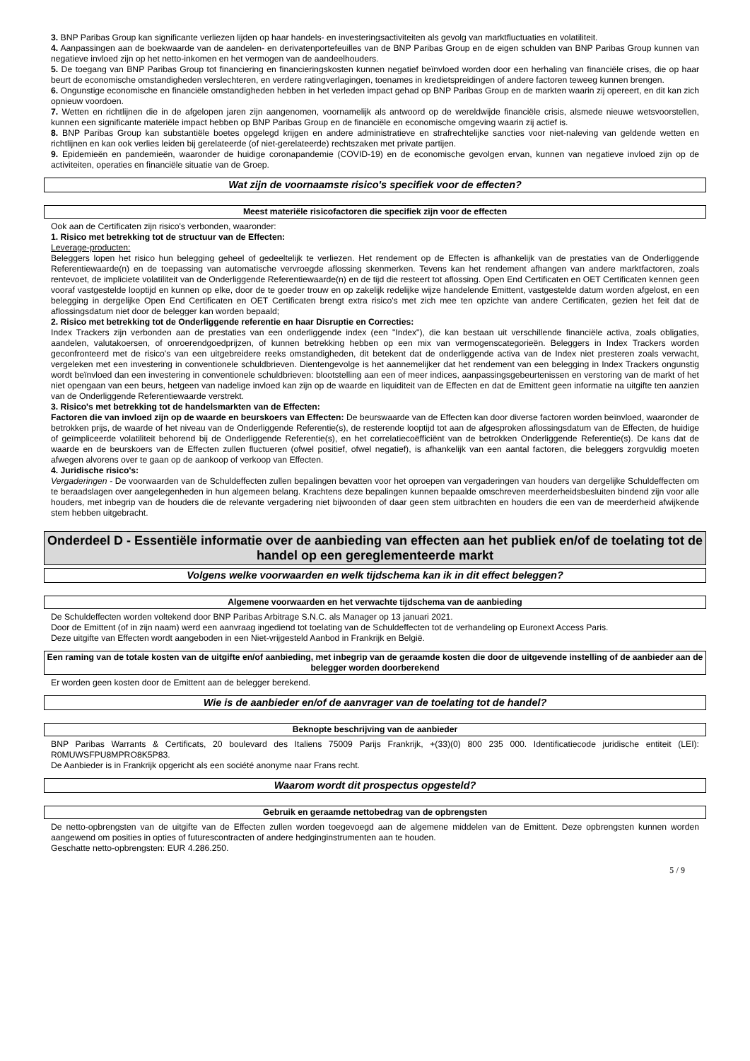3. BNP Paribas Group kan significante verliezen lijden op haar handels- en investeringsactiviteiten als gevolg van marktfluctuaties en volatiliteit.
4. Aanpassingen aan de boekwaarde van de aandelen- en derivatenportefeuilles van de BNP Paribas Group en de eigen schulden van BNP Paribas Group kunnen van negatieve invloed zijn op het netto-inkomen en het vermogen van de aandeelhouders.
5. De toegang van BNP Paribas Group tot financiering en financieringskosten kunnen negatief beïnvloed worden door een herhaling van financiële crises, die op haar beurt de economische omstandigheden verslechteren, en verdere ratingverlagingen, toenames in kredietspreidingen of andere factoren teweeg kunnen brengen.
6. Ongunstige economische en financiële omstandigheden hebben in het verleden impact gehad op BNP Paribas Group en de markten waarin zij opereert, en dit kan zich opnieuw voordoen.
7. Wetten en richtlijnen die in de afgelopen jaren zijn aangenomen, voornamelijk als antwoord op de wereldwijde financiële crisis, alsmede nieuwe wetsvoorstellen, kunnen een significante materiële impact hebben op BNP Paribas Group en de financiële en economische omgeving waarin zij actief is.
8. BNP Paribas Group kan substantiële boetes opgelegd krijgen en andere administratieve en strafrechtelijke sancties voor niet-naleving van geldende wetten en richtlijnen en kan ook verlies leiden bij gerelateerde (of niet-gerelateerde) rechtszaken met private partijen.
9. Epidemieën en pandemieën, waaronder de huidige coronapandemie (COVID-19) en de economische gevolgen ervan, kunnen van negatieve invloed zijn op de activiteiten, operaties en financiële situatie van de Groep.
Wat zijn de voornaamste risico's specifiek voor de effecten?
Meest materiële risicofactoren die specifiek zijn voor de effecten
Ook aan de Certificaten zijn risico's verbonden, waaronder:
1. Risico met betrekking tot de structuur van de Effecten:
Leverage-producten:
Beleggers lopen het risico hun belegging geheel of gedeeltelijk te verliezen. Het rendement op de Effecten is afhankelijk van de prestaties van de Onderliggende Referentiewaarde(n) en de toepassing van automatische vervroegde aflossing skenmerken. Tevens kan het rendement afhangen van andere marktfactoren, zoals rentevoet, de impliciete volatiliteit van de Onderliggende Referentiewaarde(n) en de tijd die resteert tot aflossing. Open End Certificaten en OET Certificaten kennen geen vooraf vastgestelde looptijd en kunnen op elke, door de te goeder trouw en op zakelijk redelijke wijze handelende Emittent, vastgestelde datum worden afgelost, en een belegging in dergelijke Open End Certificaten en OET Certificaten brengt extra risico's met zich mee ten opzichte van andere Certificaten, gezien het feit dat de aflossingsdatum niet door de belegger kan worden bepaald;
2. Risico met betrekking tot de Onderliggende referentie en haar Disruptie en Correcties:
Index Trackers zijn verbonden aan de prestaties van een onderliggende index (een "Index"), die kan bestaan uit verschillende financiële activa, zoals obligaties, aandelen, valutakoersen, of onroerendgoedprijzen, of kunnen betrekking hebben op een mix van vermogenscategorieën. Beleggers in Index Trackers worden geconfronteerd met de risico's van een uitgebreidere reeks omstandigheden, dit betekent dat de onderliggende activa van de Index niet presteren zoals verwacht, vergeleken met een investering in conventionele schuldbrieven. Dientengevolge is het aannemelijker dat het rendement van een belegging in Index Trackers ongunstig wordt beïnvloed dan een investering in conventionele schuldbrieven: blootstelling aan een of meer indices, aanpassingsgebeurtenissen en verstoring van de markt of het niet opengaan van een beurs, hetgeen van nadelige invloed kan zijn op de waarde en liquiditeit van de Effecten en dat de Emittent geen informatie na uitgifte ten aanzien van de Onderliggende Referentiewaarde verstrekt.
3. Risico's met betrekking tot de handelsmarkten van de Effecten:
Factoren die van invloed zijn op de waarde en beurskoers van Effecten: De beurswaarde van de Effecten kan door diverse factoren worden beïnvloed, waaronder de betrokken prijs, de waarde of het niveau van de Onderliggende Referentie(s), de resterende looptijd tot aan de afgesproken aflossingsdatum van de Effecten, de huidige of geïmpliceerde volatiliteit behorend bij de Onderliggende Referentie(s), en het correlatiecoëfficiënt van de betrokken Onderliggende Referentie(s). De kans dat de waarde en de beurskoers van de Effecten zullen fluctueren (ofwel positief, ofwel negatief), is afhankelijk van een aantal factoren, die beleggers zorgvuldig moeten afwegen alvorens over te gaan op de aankoop of verkoop van Effecten.
4. Juridische risico's:
Vergaderingen - De voorwaarden van de Schuldeffecten zullen bepalingen bevatten voor het oproepen van vergaderingen van houders van dergelijke Schuldeffecten om te beraadslagen over aangelegenheden in hun algemeen belang. Krachtens deze bepalingen kunnen bepaalde omschreven meerderheidsbesluiten bindend zijn voor alle houders, met inbegrip van de houders die de relevante vergadering niet bijwoonden of daar geen stem uitbrachten en houders die een van de meerderheid afwijkende stem hebben uitgebracht.
Onderdeel D - Essentiële informatie over de aanbieding van effecten aan het publiek en/of de toelating tot de handel op een gereglementeerde markt
Volgens welke voorwaarden en welk tijdschema kan ik in dit effect beleggen?
Algemene voorwaarden en het verwachte tijdschema van de aanbieding
De Schuldeffecten worden voltekend door BNP Paribas Arbitrage S.N.C. als Manager op 13 januari 2021.
Door de Emittent (of in zijn naam) werd een aanvraag ingediend tot toelating van de Schuldeffecten tot de verhandeling op Euronext Access Paris.
Deze uitgifte van Effecten wordt aangeboden in een Niet-vrijgesteld Aanbod in Frankrijk en België.
Een raming van de totale kosten van de uitgifte en/of aanbieding, met inbegrip van de geraamde kosten die door de uitgevende instelling of de aanbieder aan de belegger worden doorberekend
Er worden geen kosten door de Emittent aan de belegger berekend.
Wie is de aanbieder en/of de aanvrager van de toelating tot de handel?
Beknopte beschrijving van de aanbieder
BNP Paribas Warrants & Certificats, 20 boulevard des Italiens 75009 Parijs Frankrijk, +(33)(0) 800 235 000. Identificatiecode juridische entiteit (LEI): R0MUWSFPU8MPRO8K5P83.
De Aanbieder is in Frankrijk opgericht als een société anonyme naar Frans recht.
Waarom wordt dit prospectus opgesteld?
Gebruik en geraamde nettobedrag van de opbrengsten
De netto-opbrengsten van de uitgifte van de Effecten zullen worden toegevoegd aan de algemene middelen van de Emittent. Deze opbrengsten kunnen worden aangewend om posities in opties of futurescontracten of andere hedginginstrumenten aan te houden.
Geschatte netto-opbrengsten: EUR 4.286.250.
5 / 9